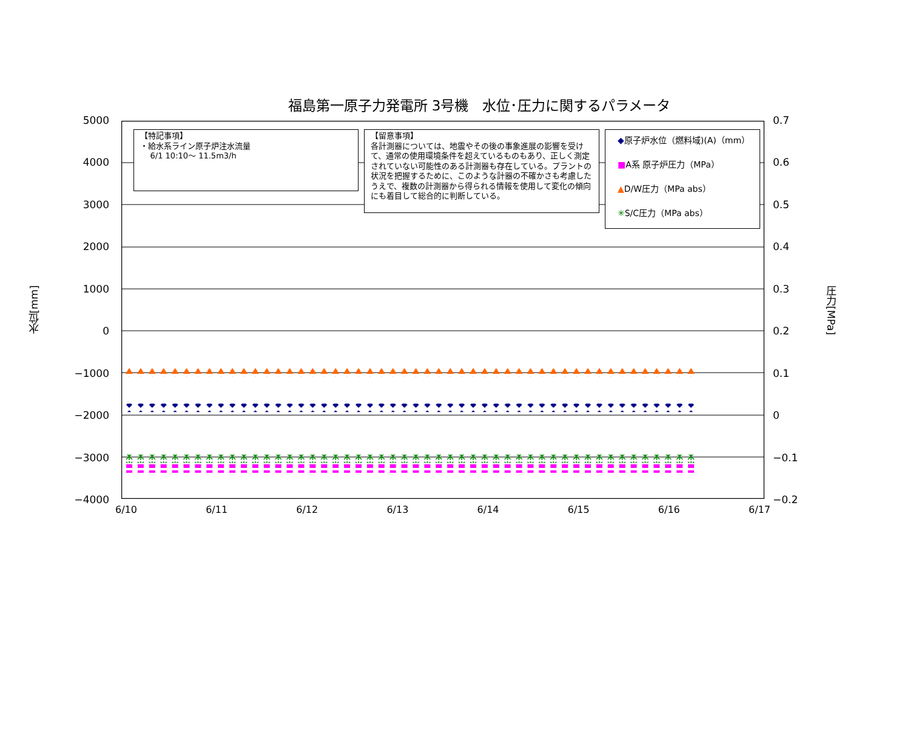福島第一原子力発電所 3号機　水位･圧力に関するパラメータ
水位[mm]
5000
4000
3000
2000
1000
0
−1000
−2000
−3000
−4000
【特記事項】
・給水系ライン原子炉注水流量
6/1 10:10～ 11.5m3/h
【留意事項】
各計測器については、地震やその後の事象進展の影響を受けて、通常の使用環境条件を超えているものもあり、正しく測定されていない可能性のある計測器も存在している。プラントの状況を把握するために、このような計器の不確かさも考慮したうえで、複数の計測器から得られる情報を使用して変化の傾向にも着目して総合的に判断している。
◆原子炉水位（燃料域)(A)（mm）
■A系 原子炉圧力（MPa）
▲D/W圧力（MPa abs）
✳S/C圧力（MPa abs）
0.7
0.6
0.5
0.4
0.3
0.2
0.1
0
−0.1
−0.2
圧力[MPa]
6/10 6/11 6/12 6/13 6/14 6/15 6/16 6/17